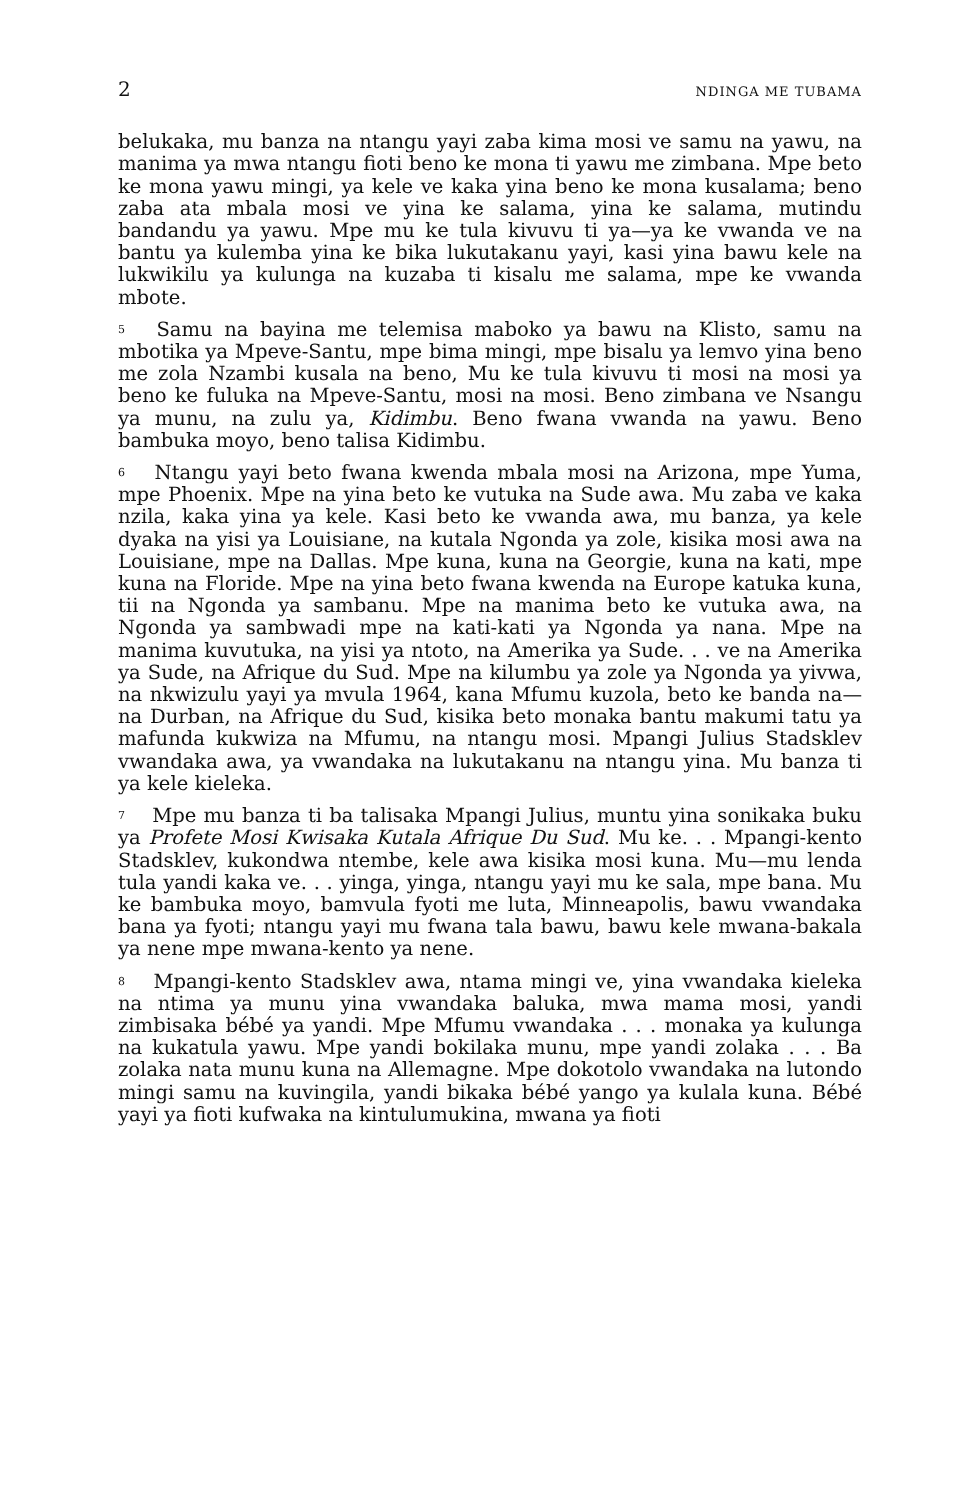2 NDINGA ME TUBAMA
belukaka, mu banza na ntangu yayi zaba kima mosi ve samu na yawu, na manima ya mwa ntangu fioti beno ke mona ti yawu me zimbana. Mpe beto ke mona yawu mingi, ya kele ve kaka yina beno ke mona kusalama; beno zaba ata mbala mosi ve yina ke salama, yina ke salama, mutindu bandandu ya yawu. Mpe mu ke tula kivuvu ti ya—ya ke vwanda ve na bantu ya kulemba yina ke bika lukutakanu yayi, kasi yina bawu kele na lukwikilu ya kulunga na kuzaba ti kisalu me salama, mpe ke vwanda mbote.
<sup>5</sup> Samu na bayina me telemisa maboko ya bawu na Klisto, samu na mbotika ya Mpeve-Santu, mpe bima mingi, mpe bisalu ya lemvo yina beno me zola Nzambi kusala na beno, Mu ke tula kivuvu ti mosi na mosi ya beno ke fuluka na Mpeve-Santu, mosi na mosi. Beno zimbana ve Nsangu ya munu, na zulu ya, Kidimbu. Beno fwana vwanda na yawu. Beno bambuka moyo, beno talisa Kidimbu.
<sup>6</sup> Ntangu yayi beto fwana kwenda mbala mosi na Arizona, mpe Yuma, mpe Phoenix. Mpe na yina beto ke vutuka na Sude awa. Mu zaba ve kaka nzila, kaka yina ya kele. Kasi beto ke vwanda awa, mu banza, ya kele dyaka na yisi ya Louisiane, na kutala Ngonda ya zole, kisika mosi awa na Louisiane, mpe na Dallas. Mpe kuna, kuna na Georgie, kuna na kati, mpe kuna na Floride. Mpe na yina beto fwana kwenda na Europe katuka kuna, tii na Ngonda ya sambanu. Mpe na manima beto ke vutuka awa, na Ngonda ya sambwadi mpe na kati-kati ya Ngonda ya nana. Mpe na manima kuvutuka, na yisi ya ntoto, na Amerika ya Sude. . . ve na Amerika ya Sude, na Afrique du Sud. Mpe na kilumbu ya zole ya Ngonda ya yivwa, na nkwizulu yayi ya mvula 1964, kana Mfumu kuzola, beto ke banda na—na Durban, na Afrique du Sud, kisika beto monaka bantu makumi tatu ya mafunda kukwiza na Mfumu, na ntangu mosi. Mpangi Julius Stadsklev vwandaka awa, ya vwandaka na lukutakanu na ntangu yina. Mu banza ti ya kele kieleka.
<sup>7</sup> Mpe mu banza ti ba talisaka Mpangi Julius, muntu yina sonikaka buku ya Profete Mosi Kwisaka Kutala Afrique Du Sud. Mu ke. . . Mpangi-kento Stadsklev, kukondwa ntembe, kele awa kisika mosi kuna. Mu—mu lenda tula yandi kaka ve. . . yinga, yinga, ntangu yayi mu ke sala, mpe bana. Mu ke bambuka moyo, bamvula fyoti me luta, Minneapolis, bawu vwandaka bana ya fyoti; ntangu yayi mu fwana tala bawu, bawu kele mwana-bakala ya nene mpe mwana-kento ya nene.
<sup>8</sup> Mpangi-kento Stadsklev awa, ntama mingi ve, yina vwandaka kieleka na ntima ya munu yina vwandaka baluka, mwa mama mosi, yandi zimbisaka bébé ya yandi. Mpe Mfumu vwandaka . . . monaka ya kulunga na kukatula yawu. Mpe yandi bokilaka munu, mpe yandi zolaka . . . Ba zolaka nata munu kuna na Allemagne. Mpe dokotolo vwandaka na lutondo mingi samu na kuvingila, yandi bikaka bébé yango ya kulala kuna. Bébé yayi ya fioti kufwaka na kintulumukina, mwana ya fioti